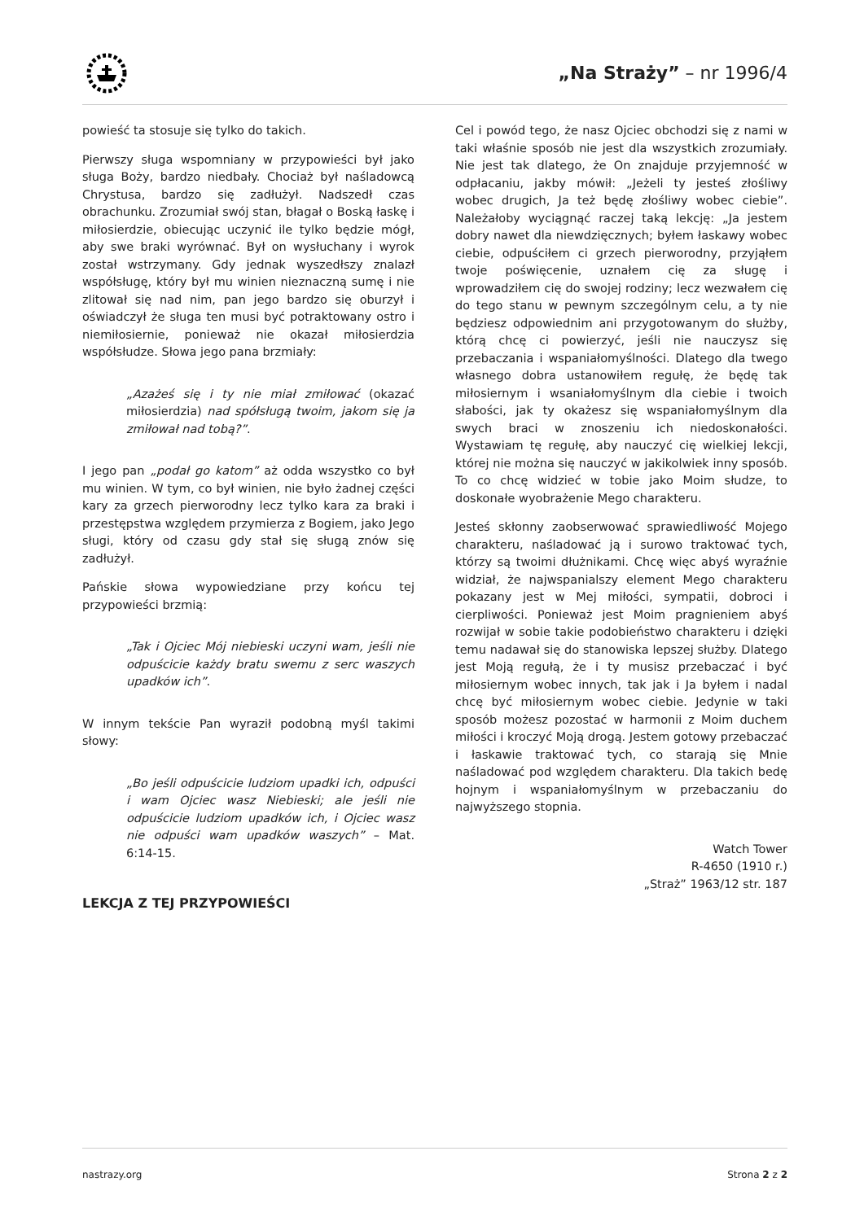„Na Straży” – nr 1996/4
powieść ta stosuje się tylko do takich.
Pierwszy sługa wspomniany w przypowieści był jako sługa Boży, bardzo niedbały. Chociaż był naśladowcą Chrystusa, bardzo się zadłużył. Nadszedł czas obrachunku. Zrozumiał swój stan, błagał o Boską łaskę i miłosierdzie, obiecując uczynić ile tylko będzie mógł, aby swe braki wyrównać. Był on wysłuchany i wyrok został wstrzymany. Gdy jednak wyszedłszy znalazł współsługę, który był mu winien nieznaczną sumę i nie zlitował się nad nim, pan jego bardzo się oburzył i oświadczył że sługa ten musi być potraktowany ostro i niemiłosiernie, ponieważ nie okazał miłosierdzia współsłudze. Słowa jego pana brzmiały:
„Azażeś się i ty nie miał zmiłować (okazać miłosierdzia) nad spółsługą twoim, jakom się ja zmiłował nad tobą?”.
I jego pan „podał go katom” aż odda wszystko co był mu winien. W tym, co był winien, nie było żadnej części kary za grzech pierworodny lecz tylko kara za braki i przestępstwa względem przymierza z Bogiem, jako Jego sługi, który od czasu gdy stał się sługą znów się zadłużył.
Pańskie słowa wypowiedziane przy końcu tej przypowieści brzmią:
„Tak i Ojciec Mój niebieski uczyni wam, jeśli nie odpuścicie każdy bratu swemu z serc waszych upadków ich”.
W innym tekście Pan wyraził podobną myśl takimi słowy:
„Bo jeśli odpuścicie ludziom upadki ich, odpuści i wam Ojciec wasz Niebieski; ale jeśli nie odpuścicie ludziom upadków ich, i Ojciec wasz nie odpuści wam upadków waszych” – Mat. 6:14-15.
LEKCJA Z TEJ PRZYPOWIEŚCI
Cel i powód tego, że nasz Ojciec obchodzi się z nami w taki właśnie sposób nie jest dla wszystkich zrozumiały. Nie jest tak dlatego, że On znajduje przyjemność w odpłacaniu, jakby mówił: „Jeżeli ty jesteś złośliwy wobec drugich, Ja też będę złośliwy wobec ciebie”. Należałoby wyciągnąć raczej taką lekcję: „Ja jestem dobry nawet dla niewdzięcznych; byłem łaskawy wobec ciebie, odpuściłem ci grzech pierworodny, przyjąłem twoje poświęcenie, uznałem cię za sługę i wprowadziłem cię do swojej rodziny; lecz wezwałem cię do tego stanu w pewnym szczególnym celu, a ty nie będziesz odpowiednim ani przygotowanym do służby, którą chcę ci powierzyć, jeśli nie nauczysz się przebaczania i wspaniałomyślności. Dlatego dla twego własnego dobra ustanowiłem regułę, że będę tak miłosiernym i wsaniałomyślnym dla ciebie i twoich słabości, jak ty okażesz się wspaniałomyślnym dla swych braci w znoszeniu ich niedoskonałości. Wystawiam tę regułę, aby nauczyć cię wielkiej lekcji, której nie można się nauczyć w jakikolwiek inny sposób. To co chcę widzieć w tobie jako Moim słudze, to doskonałe wyobrażenie Mego charakteru.
Jesteś skłonny zaobserwować sprawiedliwość Mojego charakteru, naśladować ją i surowo traktować tych, którzy są twoimi dłużnikami. Chcę więc abyś wyraźnie widział, że najwspanialszy element Mego charakteru pokazany jest w Mej miłości, sympatii, dobroci i cierpliwości. Ponieważ jest Moim pragnieniem abyś rozwijał w sobie takie podobieństwo charakteru i dzięki temu nadawał się do stanowiska lepszej służby. Dlatego jest Moją regułą, że i ty musisz przebaczać i być miłosiernym wobec innych, tak jak i Ja byłem i nadal chcę być miłosiernym wobec ciebie. Jedynie w taki sposób możesz pozostać w harmonii z Moim duchem miłości i kroczyć Moją drogą. Jestem gotowy przebaczać i łaskawie traktować tych, co starają się Mnie naśladować pod względem charakteru. Dla takich bedę hojnym i wspaniałomyślnym w przebaczaniu do najwyższego stopnia.
Watch Tower
R-4650 (1910 r.)
„Straż” 1963/12 str. 187
nastrazy.org Strona 2 z 2